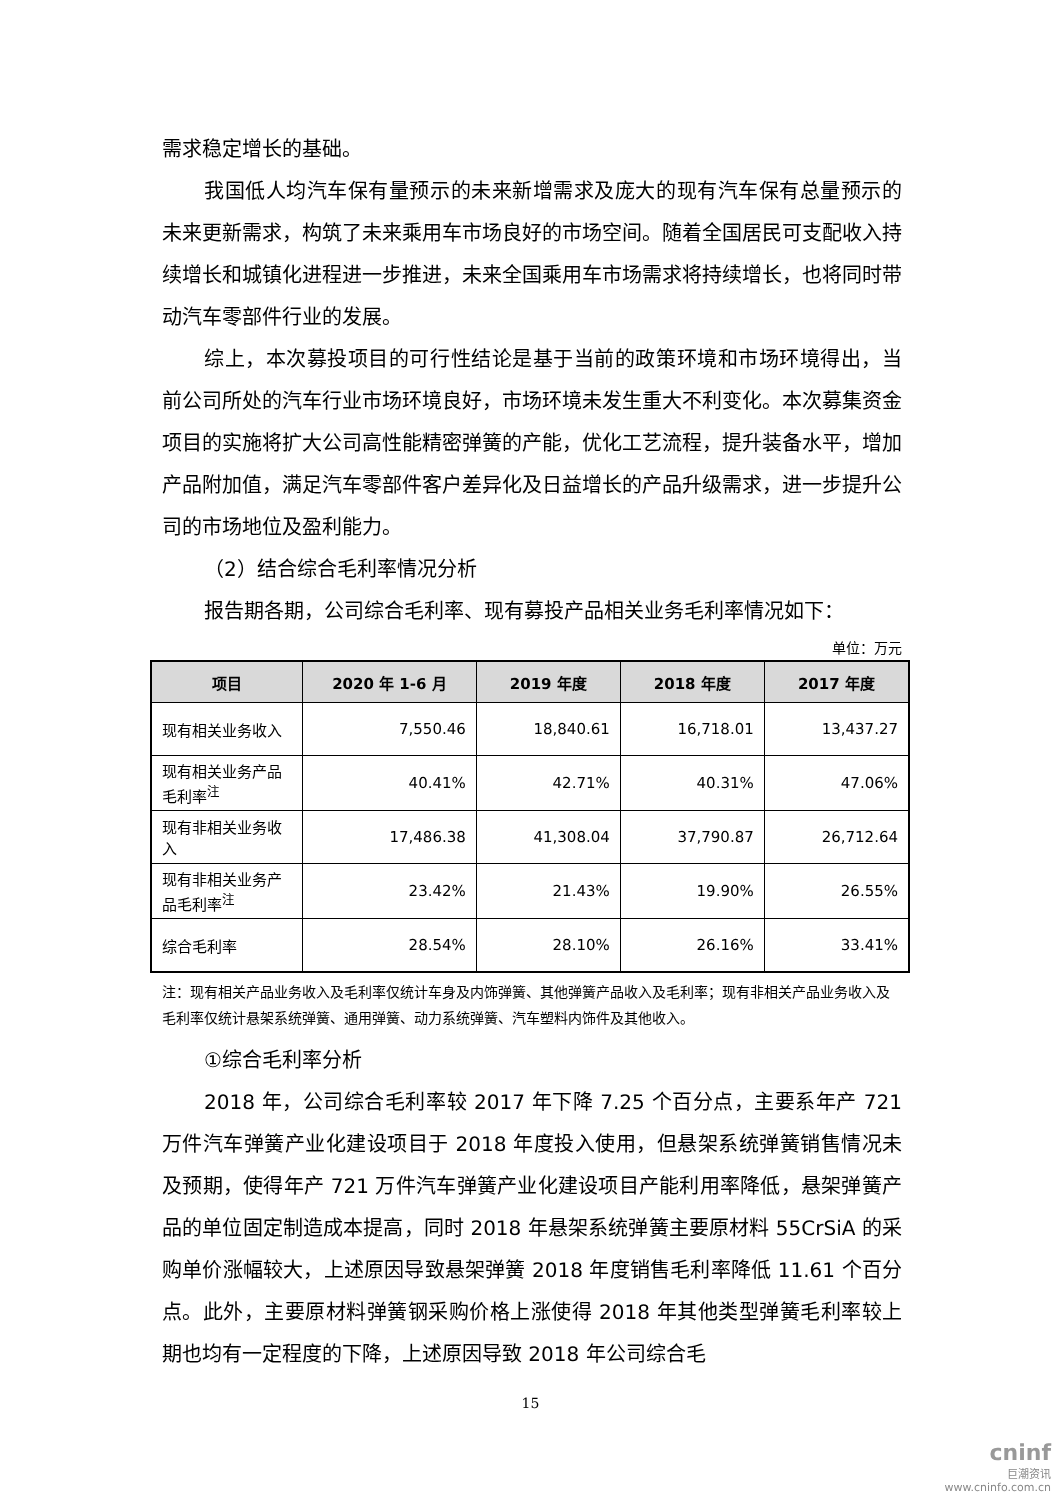需求稳定增长的基础。
我国低人均汽车保有量预示的未来新增需求及庞大的现有汽车保有总量预示的未来更新需求，构筑了未来乘用车市场良好的市场空间。随着全国居民可支配收入持续增长和城镇化进程进一步推进，未来全国乘用车市场需求将持续增长，也将同时带动汽车零部件行业的发展。
综上，本次募投项目的可行性结论是基于当前的政策环境和市场环境得出，当前公司所处的汽车行业市场环境良好，市场环境未发生重大不利变化。本次募集资金项目的实施将扩大公司高性能精密弹簧的产能，优化工艺流程，提升装备水平，增加产品附加值，满足汽车零部件客户差异化及日益增长的产品升级需求，进一步提升公司的市场地位及盈利能力。
（2）结合综合毛利率情况分析
报告期各期，公司综合毛利率、现有募投产品相关业务毛利率情况如下：
单位：万元
| 项目 | 2020 年 1-6 月 | 2019 年度 | 2018 年度 | 2017 年度 |
| --- | --- | --- | --- | --- |
| 现有相关业务收入 | 7,550.46 | 18,840.61 | 16,718.01 | 13,437.27 |
| 现有相关业务产品毛利率<sup>注</sup> | 40.41% | 42.71% | 40.31% | 47.06% |
| 现有非相关业务收入 | 17,486.38 | 41,308.04 | 37,790.87 | 26,712.64 |
| 现有非相关业务产品毛利率<sup>注</sup> | 23.42% | 21.43% | 19.90% | 26.55% |
| 综合毛利率 | 28.54% | 28.10% | 26.16% | 33.41% |
注：现有相关产品业务收入及毛利率仅统计车身及内饰弹簧、其他弹簧产品收入及毛利率；现有非相关产品业务收入及毛利率仅统计悬架系统弹簧、通用弹簧、动力系统弹簧、汽车塑料内饰件及其他收入。
①综合毛利率分析
2018 年，公司综合毛利率较 2017 年下降 7.25 个百分点，主要系年产 721 万件汽车弹簧产业化建设项目于 2018 年度投入使用，但悬架系统弹簧销售情况未及预期，使得年产 721 万件汽车弹簧产业化建设项目产能利用率降低，悬架弹簧产品的单位固定制造成本提高，同时 2018 年悬架系统弹簧主要原材料 55CrSiA 的采购单价涨幅较大，上述原因导致悬架弹簧 2018 年度销售毛利率降低 11.61 个百分点。此外，主要原材料弹簧钢采购价格上涨使得 2018 年其他类型弹簧毛利率较上期也均有一定程度的下降，上述原因导致 2018 年公司综合毛
15
cninf
巨潮资讯
www.cninfo.com.cn